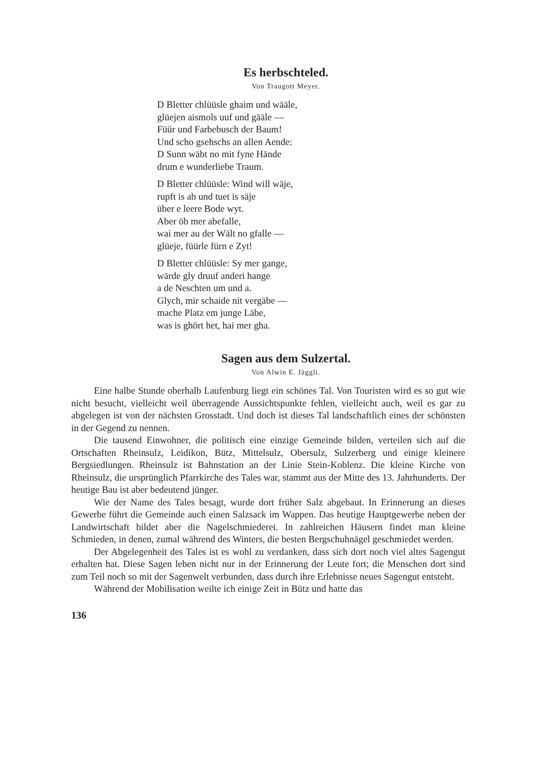Es herbschteled.
Von Traugott Meyer.
D Bletter chlüüsle ghaim und wääle,
glüejen aismols uuf und gääle —
Füür und Farbebusch der Baum!
Und scho gsehschs an allen Aende:
D Sunn wäbt no mit fyne Hände
drum e wunderliebe Traum.
D Bletter chlüüsle: Wind will wäje,
rupft is ab und tuet is säje
über e leere Bode wyt.
Aber öb mer abefalle,
wai mer au der Wält no gfalle —
glüeje, füürle fürn e Zyt!
D Bletter chlüüsle: Sy mer gange,
wärde gly druuf anderi hange
a de Neschten um und a.
Glych, mir schaide nit vergäbe —
mache Platz em junge Läbe,
was is ghört het, hai mer gha.
Sagen aus dem Sulzertal.
Von Alwin E. Jäggli.
Eine halbe Stunde oberhalb Laufenburg liegt ein schönes Tal. Von Touristen wird es so gut wie nicht besucht, vielleicht weil überragende Aussichtspunkte fehlen, vielleicht auch, weil es gar zu abgelegen ist von der nächsten Grosstadt. Und doch ist dieses Tal landschaftlich eines der schönsten in der Gegend zu nennen.
Die tausend Einwohner, die politisch eine einzige Gemeinde bilden, verteilen sich auf die Ortschaften Rheinsulz, Leidikon, Bütz, Mittelsulz, Obersulz, Sulzerberg und einige kleinere Bergsiedlungen. Rheinsulz ist Bahnstation an der Linie Stein-Koblenz. Die kleine Kirche von Rheinsulz, die ursprünglich Pfarrkirche des Tales war, stammt aus der Mitte des 13. Jahrhunderts. Der heutige Bau ist aber bedeutend jünger.
Wie der Name des Tales besagt, wurde dort früher Salz abgebaut. In Erinnerung an dieses Gewerbe führt die Gemeinde auch einen Salzsack im Wappen. Das heutige Hauptgewerbe neben der Landwirtschaft bildet aber die Nagelschmiederei. In zahlreichen Häusern findet man kleine Schmieden, in denen, zumal während des Winters, die besten Bergschuhnägel geschmiedet werden.
Der Abgelegenheit des Tales ist es wohl zu verdanken, dass sich dort noch viel altes Sagengut erhalten hat. Diese Sagen leben nicht nur in der Erinnerung der Leute fort; die Menschen dort sind zum Teil noch so mit der Sagenwelt verbunden, dass durch ihre Erlebnisse neues Sagengut entsteht.
Während der Mobilisation weilte ich einige Zeit in Bütz und hatte das
136